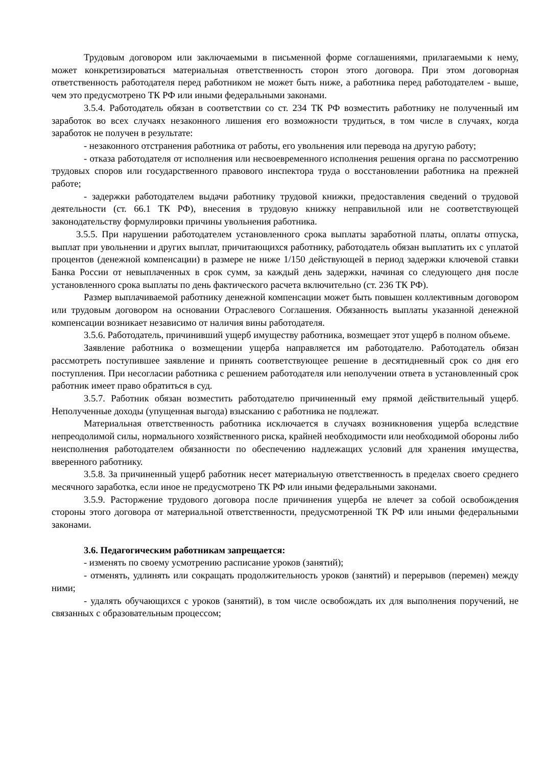Трудовым договором или заключаемыми в письменной форме соглашениями, прилагаемыми к нему, может конкретизироваться материальная ответственность сторон этого договора. При этом договорная ответственность работодателя перед работником не может быть ниже, а работника перед работодателем - выше, чем это предусмотрено ТК РФ или иными федеральными законами.
3.5.4. Работодатель обязан в соответствии со ст. 234 ТК РФ возместить работнику не полученный им заработок во всех случаях незаконного лишения его возможности трудиться, в том числе в случаях, когда заработок не получен в результате:
- незаконного отстранения работника от работы, его увольнения или перевода на другую работу;
- отказа работодателя от исполнения или несвоевременного исполнения решения органа по рассмотрению трудовых споров или государственного правового инспектора труда о восстановлении работника на прежней работе;
- задержки работодателем выдачи работнику трудовой книжки, предоставления сведений о трудовой деятельности (ст. 66.1 ТК РФ), внесения в трудовую книжку неправильной или не соответствующей законодательству формулировки причины увольнения работника.
3.5.5. При нарушении работодателем установленного срока выплаты заработной платы, оплаты отпуска, выплат при увольнении и других выплат, причитающихся работнику, работодатель обязан выплатить их с уплатой процентов (денежной компенсации) в размере не ниже 1/150 действующей в период задержки ключевой ставки Банка России от невыплаченных в срок сумм, за каждый день задержки, начиная со следующего дня после установленного срока выплаты по день фактического расчета включительно (ст. 236 ТК РФ).
Размер выплачиваемой работнику денежной компенсации может быть повышен коллективным договором или трудовым договором на основании Отраслевого Соглашения. Обязанность выплаты указанной денежной компенсации возникает независимо от наличия вины работодателя.
3.5.6. Работодатель, причинивший ущерб имуществу работника, возмещает этот ущерб в полном объеме.
Заявление работника о возмещении ущерба направляется им работодателю. Работодатель обязан рассмотреть поступившее заявление и принять соответствующее решение в десятидневный срок со дня его поступления. При несогласии работника с решением работодателя или неполучении ответа в установленный срок работник имеет право обратиться в суд.
3.5.7. Работник обязан возместить работодателю причиненный ему прямой действительный ущерб. Неполученные доходы (упущенная выгода) взысканию с работника не подлежат.
Материальная ответственность работника исключается в случаях возникновения ущерба вследствие непреодолимой силы, нормального хозяйственного риска, крайней необходимости или необходимой обороны либо неисполнения работодателем обязанности по обеспечению надлежащих условий для хранения имущества, вверенного работнику.
3.5.8. За причиненный ущерб работник несет материальную ответственность в пределах своего среднего месячного заработка, если иное не предусмотрено ТК РФ или иными федеральными законами.
3.5.9. Расторжение трудового договора после причинения ущерба не влечет за собой освобождения стороны этого договора от материальной ответственности, предусмотренной ТК РФ или иными федеральными законами.
3.6. Педагогическим работникам запрещается:
- изменять по своему усмотрению расписание уроков (занятий);
- отменять, удлинять или сокращать продолжительность уроков (занятий) и перерывов (перемен) между ними;
- удалять обучающихся с уроков (занятий), в том числе освобождать их для выполнения поручений, не связанных с образовательным процессом;